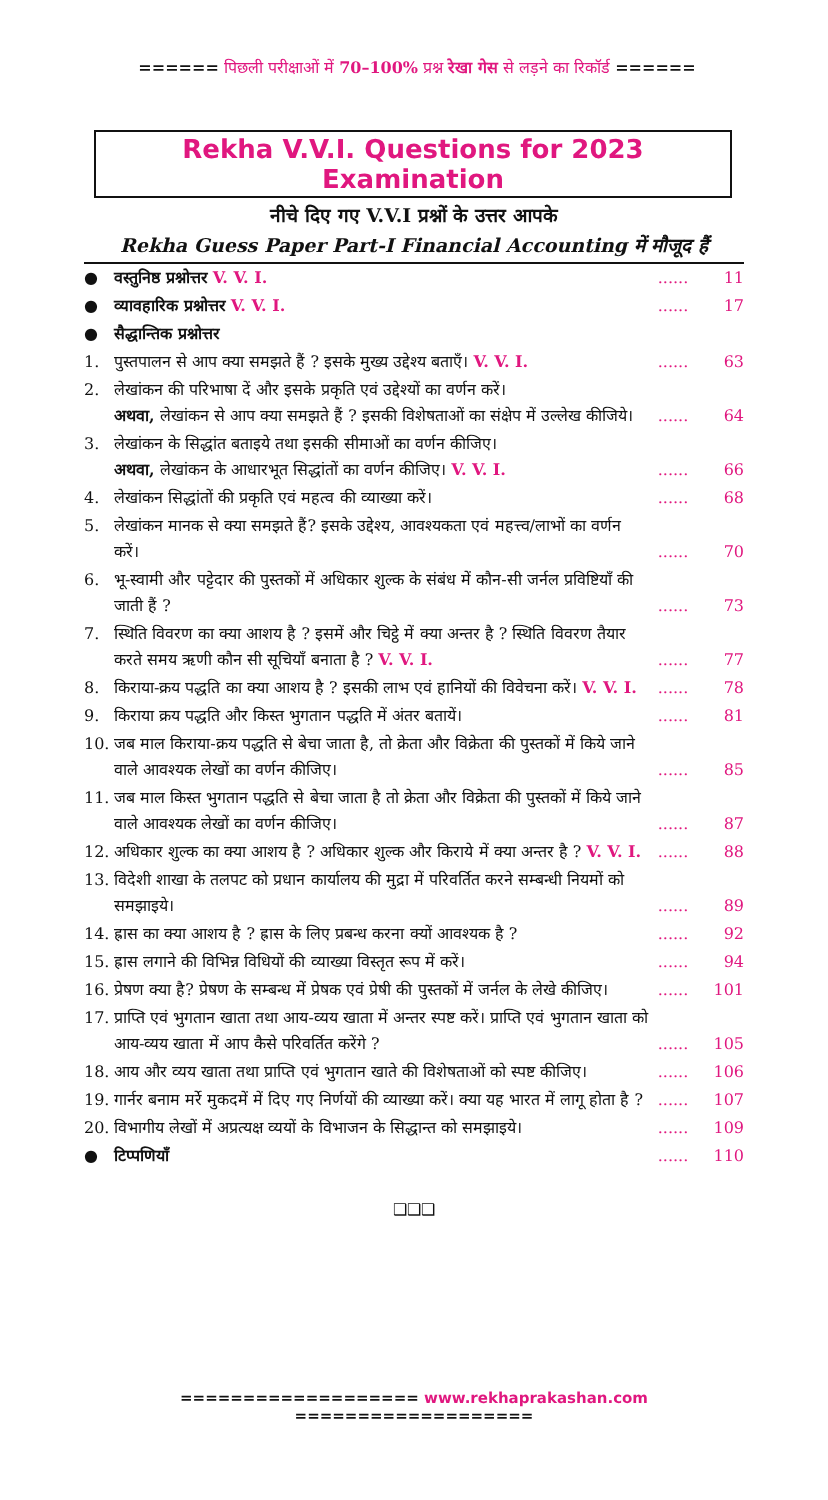====== पिछली परीक्षाओं में 70–100% प्रश्न रेखा गेस से लड़ने का रिकॉर्ड ======
Rekha V.V.I. Questions for 2023 Examination
नीचे दिए गए V.V.I प्रश्नों के उत्तर आपके
Rekha Guess Paper Part-I Financial Accounting में मौजूद हैं
| ● | वस्तुनिष्ठ प्रश्नोत्तर V. V. I. | ...... | 11 |
| ● | व्यावहारिक प्रश्नोत्तर V. V. I. | ...... | 17 |
| ● | सैद्धान्तिक प्रश्नोत्तर | | |
| 1. | पुस्तपालन से आप क्या समझते हैं ? इसके मुख्य उद्देश्य बताएँ। V. V. I. | ...... | 63 |
| 2. | लेखांकन की परिभाषा दें और इसके प्रकृति एवं उद्देश्यों का वर्णन करें। अथवा, लेखांकन से आप क्या समझते हैं ? इसकी विशेषताओं का संक्षेप में उल्लेख कीजिये। | ...... | 64 |
| 3. | लेखांकन के सिद्धांत बताइये तथा इसकी सीमाओं का वर्णन कीजिए। अथवा, लेखांकन के आधारभूत सिद्धांतों का वर्णन कीजिए। V. V. I. | ...... | 66 |
| 4. | लेखांकन सिद्धांतों की प्रकृति एवं महत्व की व्याख्या करें। | ...... | 68 |
| 5. | लेखांकन मानक से क्या समझते हैं? इसके उद्देश्य, आवश्यकता एवं महत्त्व/लाभों का वर्णन करें। | ...... | 70 |
| 6. | भू-स्वामी और पट्टेदार की पुस्तकों में अधिकार शुल्क के संबंध में कौन-सी जर्नल प्रविष्टियाँ की जाती हैं ? | ...... | 73 |
| 7. | स्थिति विवरण का क्या आशय है ? इसमें और चिट्ठे में क्या अन्तर है ? स्थिति विवरण तैयार करते समय ऋणी कौन सी सूचियाँ बनाता है ? V. V. I. | ...... | 77 |
| 8. | किराया-क्रय पद्धति का क्या आशय है ? इसकी लाभ एवं हानियों की विवेचना करें। V. V. I. | ...... | 78 |
| 9. | किराया क्रय पद्धति और किस्त भुगतान पद्धति में अंतर बतायें। | ...... | 81 |
| 10. | जब माल किराया-क्रय पद्धति से बेचा जाता है, तो क्रेता और विक्रेता की पुस्तकों में किये जाने वाले आवश्यक लेखों का वर्णन कीजिए। | ...... | 85 |
| 11. | जब माल किस्त भुगतान पद्धति से बेचा जाता है तो क्रेता और विक्रेता की पुस्तकों में किये जाने वाले आवश्यक लेखों का वर्णन कीजिए। | ...... | 87 |
| 12. | अधिकार शुल्क का क्या आशय है ? अधिकार शुल्क और किराये में क्या अन्तर है ? V. V. I. | ...... | 88 |
| 13. | विदेशी शाखा के तलपट को प्रधान कार्यालय की मुद्रा में परिवर्तित करने सम्बन्धी नियमों को समझाइये। | ...... | 89 |
| 14. | ह्रास का क्या आशय है ? ह्रास के लिए प्रबन्ध करना क्यों आवश्यक है ? | ...... | 92 |
| 15. | ह्रास लगाने की विभिन्न विधियों की व्याख्या विस्तृत रूप में करें। | ...... | 94 |
| 16. | प्रेषण क्या है? प्रेषण के सम्बन्ध में प्रेषक एवं प्रेषी की पुस्तकों में जर्नल के लेखे कीजिए। | ...... | 101 |
| 17. | प्राप्ति एवं भुगतान खाता तथा आय-व्यय खाता में अन्तर स्पष्ट करें। प्राप्ति एवं भुगतान खाता को आय-व्यय खाता में आप कैसे परिवर्तित करेंगे ? | ...... | 105 |
| 18. | आय और व्यय खाता तथा प्राप्ति एवं भुगतान खाते की विशेषताओं को स्पष्ट कीजिए। | ...... | 106 |
| 19. | गार्नर बनाम मर्रे मुकदमें में दिए गए निर्णयों की व्याख्या करें। क्या यह भारत में लागू होता है ? | ...... | 107 |
| 20. | विभागीय लेखों में अप्रत्यक्ष व्ययों के विभाजन के सिद्धान्त को समझाइये। | ...... | 109 |
| ● | टिप्पणियाँ | ...... | 110 |
❑❑❑
=================== www.rekhaprakashan.com ===================